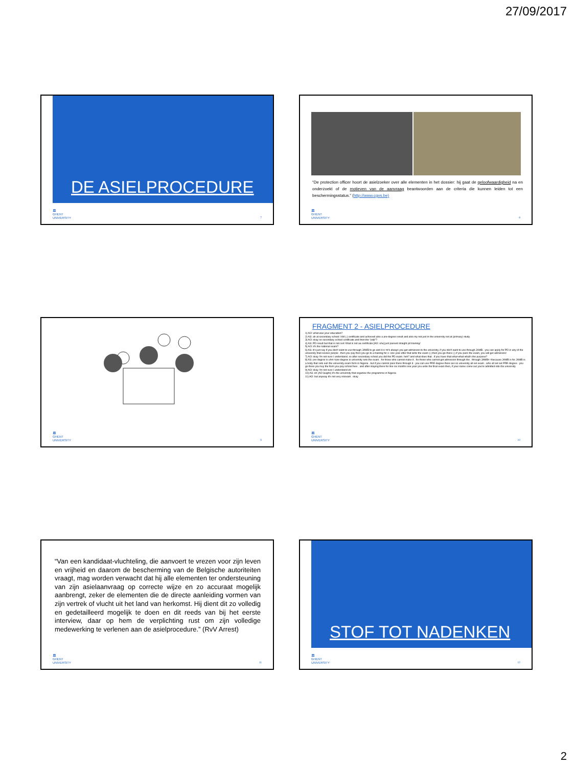27/09/2017
DE ASIELPROCEDURE
🏛
GHENT
UNIVERSITY
7
“De protection officer hoort de asielzoeker over alle elementen in het dossier: hij gaat de geloofwaardigheid na en onderzoekt of de motieven van de aanvraag beantwoorden aan de criteria die kunnen leiden tot een beschermingsstatus.” (http://www.cgvs.be)
🏛
GHENT
UNIVERSITY
8
🏛
GHENT
UNIVERSITY
9
FRAGMENT 2 - ASIELPROCEDURE
1) AO: what was your education?
2) AS: ah at secondary school I did (.) certificate and achieved also a pre-degree result and also my not just in the university not at (primary) study.
3) AO: okay so secondary school certificate and then the “pdp”?
4) AS: PD result but that is not cert =that is not aa certificate [AO: uhu] just passed straight pd training/
5) AO: it's the national exam?
6) AS: it's just say if you don't want to use through JAMB to go and it is =it's always you get admission to the university, if you don't want to use through JAMB . you can apply for PD in any of the university that receive people . then you pay then you go to a training for s- one year after that write the exam (.) then you go there (.) if you pass the exam, you will get admission/
7) AO: okay I'm not sure I understand. so after secondary school you did the PD exam. heh? and what does that . if you have that what-what-what's the purpose?
8) AS: pre-degree is uhm =pre-degree is university sets the exam . for those who cannot make it . for those who cannot get admission through the . through JAMB= =because JAMB is for JAMB is a body that sets euh the university exam form in Nigeria . but if you cannot pass there through it . you can use PRE-degree there are so university all set exam . who all set set PRE-degree . you go there you buy the form you pay school fees . and after staying there for like six months one year you write the final exam then, if your name come out you're admitted into the university
9) AO: okay I'm not sure I understand eh
10) AS: oh (AO laughs) it's the university that organise the programme in Nigeria
11) AO: but anyway it's not very relevant . okay
🏛
GHENT
UNIVERSITY
10
“Van een kandidaat-vluchteling, die aanvoert te vrezen voor zijn leven en vrijheid en daarom de bescherming van de Belgische autoriteiten vraagt, mag worden verwacht dat hij alle elementen ter ondersteuning van zijn asielaanvraag op correcte wijze en zo accuraat mogelijk aanbrengt, zeker de elementen die de directe aanleiding vormen van zijn vertrek of vlucht uit het land van herkomst. Hij dient dit zo volledig en gedetailleerd mogelijk te doen en dit reeds van bij het eerste interview, daar op hem de verplichting rust om zijn volledige medewerking te verlenen aan de asielprocedure.” (RvV Arrest)
🏛
GHENT
UNIVERSITY
11
STOF TOT NADENKEN
🏛
GHENT
UNIVERSITY
12
2